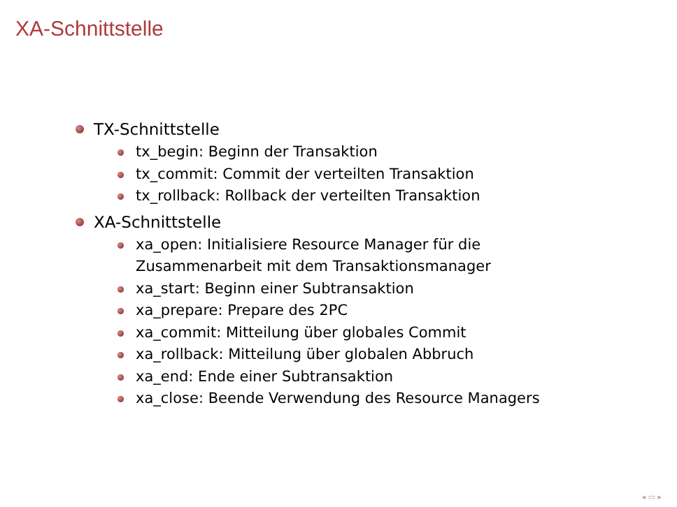XA-Schnittstelle
TX-Schnittstelle
tx_begin: Beginn der Transaktion
tx_commit: Commit der verteilten Transaktion
tx_rollback: Rollback der verteilten Transaktion
XA-Schnittstelle
xa_open: Initialisiere Resource Manager für die
Zusammenarbeit mit dem Transaktionsmanager
xa_start: Beginn einer Subtransaktion
xa_prepare: Prepare des 2PC
xa_commit: Mitteilung über globales Commit
xa_rollback: Mitteilung über globalen Abbruch
xa_end: Ende einer Subtransaktion
xa_close: Beende Verwendung des Resource Managers
◂ ▭ ▸